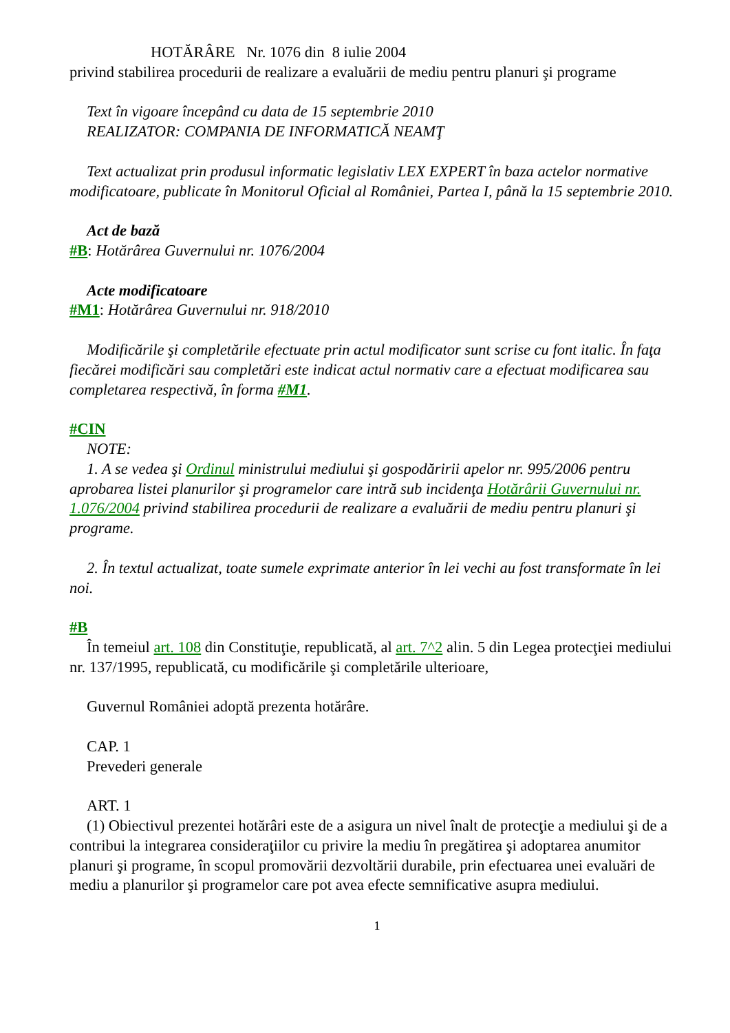HOTĂRÂRE Nr. 1076 din 8 iulie 2004
privind stabilirea procedurii de realizare a evaluării de mediu pentru planuri şi programe
Text în vigoare începând cu data de 15 septembrie 2010
REALIZATOR: COMPANIA DE INFORMATICĂ NEAMŢ
Text actualizat prin produsul informatic legislativ LEX EXPERT în baza actelor normative modificatoare, publicate în Monitorul Oficial al României, Partea I, până la 15 septembrie 2010.
Act de bază
#B: Hotărârea Guvernului nr. 1076/2004
Acte modificatoare
#M1: Hotărârea Guvernului nr. 918/2010
Modificările şi completările efectuate prin actul modificator sunt scrise cu font italic. În faţa fiecărei modificări sau completări este indicat actul normativ care a efectuat modificarea sau completarea respectivă, în forma #M1.
#CIN
NOTE:
1. A se vedea şi Ordinul ministrului mediului şi gospodăririi apelor nr. 995/2006 pentru aprobarea listei planurilor şi programelor care intră sub incidenţa Hotărârii Guvernului nr. 1.076/2004 privind stabilirea procedurii de realizare a evaluării de mediu pentru planuri şi programe.
2. În textul actualizat, toate sumele exprimate anterior în lei vechi au fost transformate în lei noi.
#B
În temeiul art. 108 din Constituţie, republicată, al art. 7^2 alin. 5 din Legea protecţiei mediului nr. 137/1995, republicată, cu modificările şi completările ulterioare,
Guvernul României adoptă prezenta hotărâre.
CAP. 1
Prevederi generale
ART. 1
(1) Obiectivul prezentei hotărâri este de a asigura un nivel înalt de protecţie a mediului şi de a contribui la integrarea consideraţiilor cu privire la mediu în pregătirea şi adoptarea anumitor planuri şi programe, în scopul promovării dezvoltării durabile, prin efectuarea unei evaluări de mediu a planurilor şi programelor care pot avea efecte semnificative asupra mediului.
1